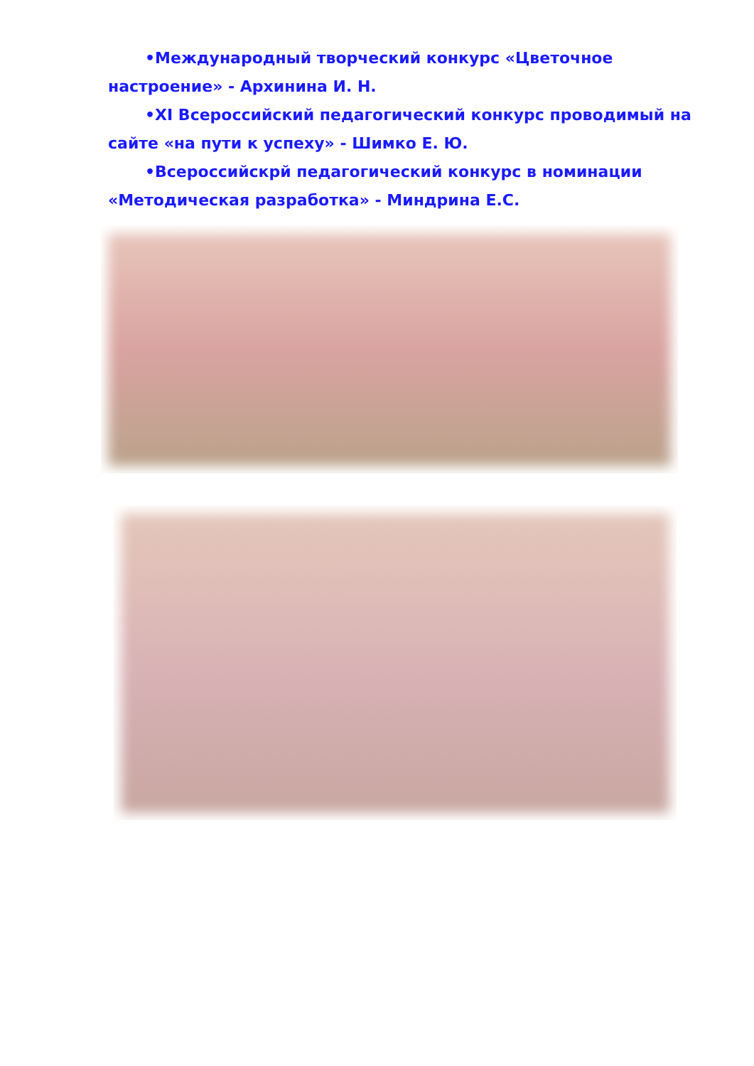•Международный творческий конкурс «Цветочное настроение» - Архинина И. Н.
•XI Всероссийский педагогический конкурс проводимый на сайте «на пути к успеху» - Шимко Е. Ю.
•Всероссийскрй педагогический конкурс в номинации «Методическая разработка» - Миндрина Е.С.